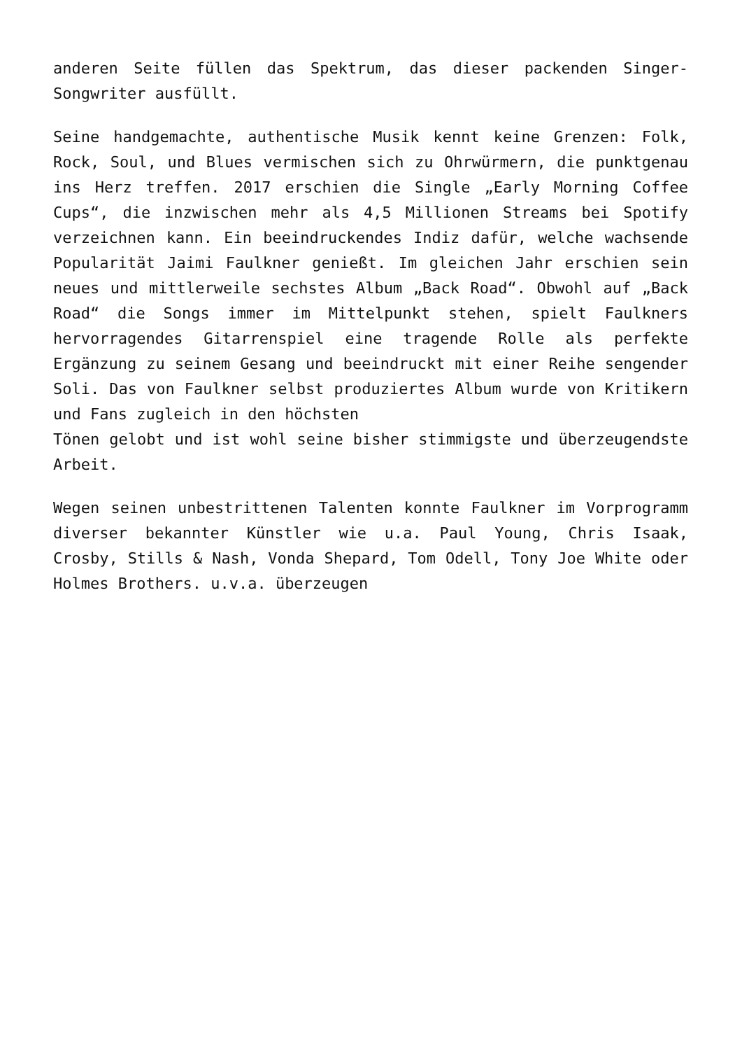anderen Seite füllen das Spektrum, das dieser packenden Singer-Songwriter ausfüllt.
Seine handgemachte, authentische Musik kennt keine Grenzen: Folk, Rock, Soul, und Blues vermischen sich zu Ohrwürmern, die punktgenau ins Herz treffen. 2017 erschien die Single „Early Morning Coffee Cups“, die inzwischen mehr als 4,5 Millionen Streams bei Spotify verzeichnen kann. Ein beeindruckendes Indiz dafür, welche wachsende Popularität Jaimi Faulkner genießt. Im gleichen Jahr erschien sein neues und mittlerweile sechstes Album „Back Road“. Obwohl auf „Back Road“ die Songs immer im Mittelpunkt stehen, spielt Faulkners hervorragendes Gitarrenspiel eine tragende Rolle als perfekte Ergänzung zu seinem Gesang und beeindruckt mit einer Reihe sengender Soli. Das von Faulkner selbst produziertes Album wurde von Kritikern und Fans zugleich in den höchsten
Tönen gelobt und ist wohl seine bisher stimmigste und überzeugendste Arbeit.
Wegen seinen unbestrittenen Talenten konnte Faulkner im Vorprogramm diverser bekannter Künstler wie u.a. Paul Young, Chris Isaak, Crosby, Stills & Nash, Vonda Shepard, Tom Odell, Tony Joe White oder Holmes Brothers. u.v.a. überzeugen